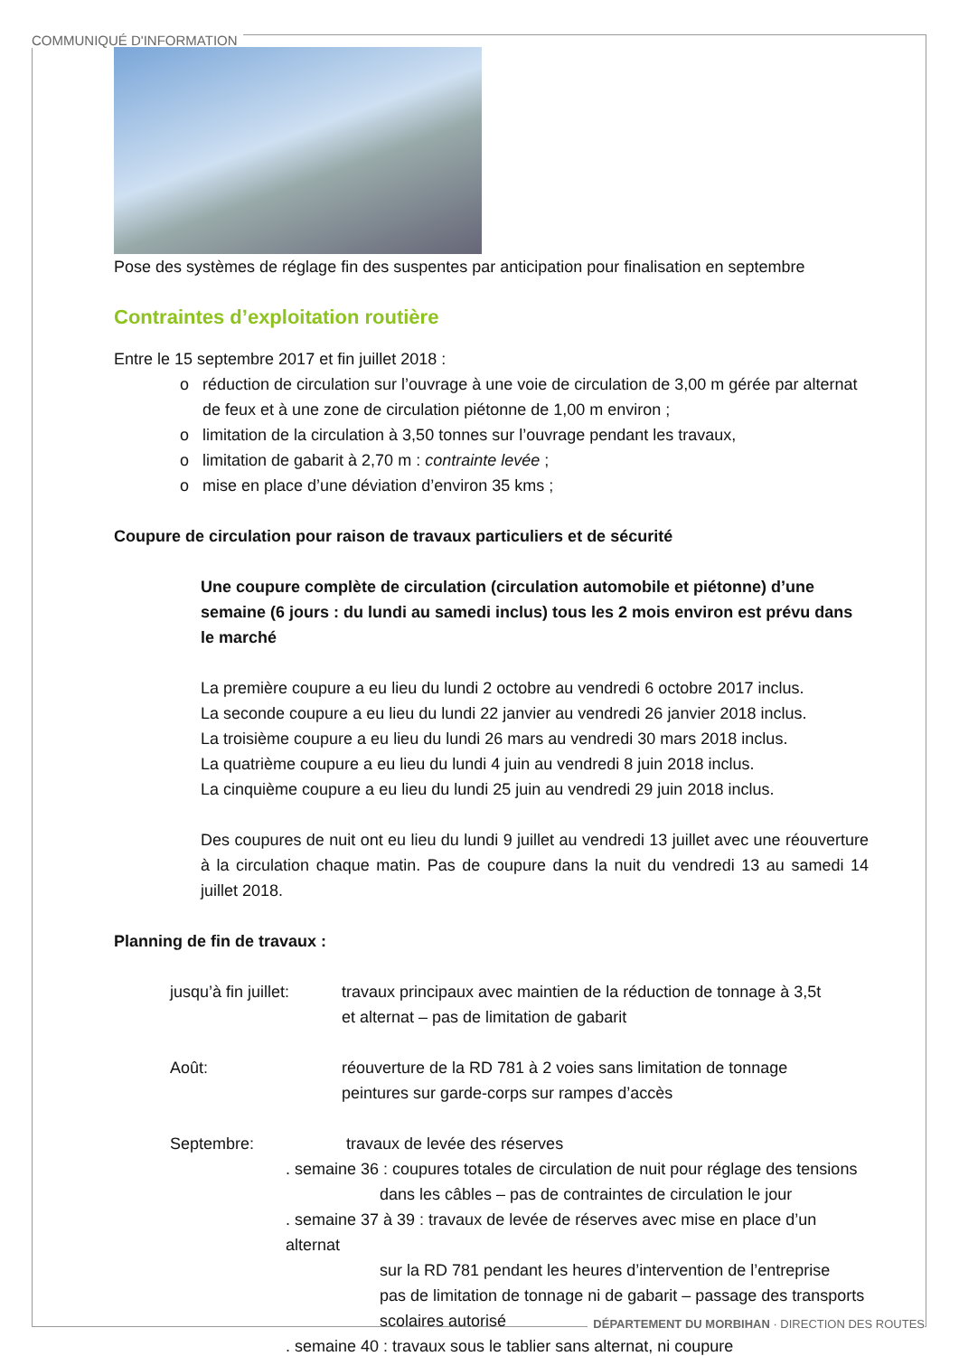COMMUNIQUÉ D'INFORMATION
Pose des systèmes de réglage fin des suspentes par anticipation pour finalisation en septembre
Contraintes d’exploitation routière
Entre le 15 septembre 2017 et fin juillet 2018 :
réduction de circulation sur l’ouvrage à une voie de circulation de 3,00 m gérée par alternat de feux et à une zone de circulation piétonne de 1,00 m environ ;
limitation de la circulation à 3,50 tonnes sur l’ouvrage pendant les travaux,
limitation de gabarit à 2,70 m : contrainte levée ;
mise en place d’une déviation d’environ 35 kms ;
Coupure de circulation pour raison de travaux particuliers et de sécurité
Une coupure complète de circulation (circulation automobile et piétonne) d’une semaine (6 jours : du lundi au samedi inclus) tous les 2 mois environ est prévu dans le marché
La première coupure a eu lieu du lundi 2 octobre au vendredi 6 octobre 2017 inclus.
La seconde coupure a eu lieu du lundi 22 janvier au vendredi 26 janvier 2018 inclus.
La troisième coupure a eu lieu du lundi 26 mars au vendredi 30 mars 2018 inclus.
La quatrième coupure a eu lieu du lundi 4 juin au vendredi 8 juin 2018 inclus.
La cinquième coupure a eu lieu du lundi 25 juin au vendredi 29 juin 2018 inclus.
Des coupures de nuit ont eu lieu du lundi 9 juillet au vendredi 13 juillet avec une réouverture à la circulation chaque matin. Pas de coupure dans la nuit du vendredi 13 au samedi 14 juillet 2018.
Planning de fin de travaux :
jusqu’à fin juillet:
travaux principaux avec maintien de la réduction de tonnage à 3,5t
et alternat – pas de limitation de gabarit
Août: réouverture de la RD 781 à 2 voies sans limitation de tonnage
peintures sur garde-corps sur rampes d’accès
Septembre: travaux de levée des réserves
. semaine 36 : coupures totales de circulation de nuit pour réglage des tensions
dans les câbles – pas de contraintes de circulation le jour
. semaine 37 à 39 : travaux de levée de réserves avec mise en place d’un alternat
sur la RD 781 pendant les heures d’intervention de l’entreprise
pas de limitation de tonnage ni de gabarit – passage des transports scolaires autorisé
. semaine 40 : travaux sous le tablier sans alternat, ni coupure
DÉPARTEMENT DU MORBIHAN · DIRECTION DES ROUTES